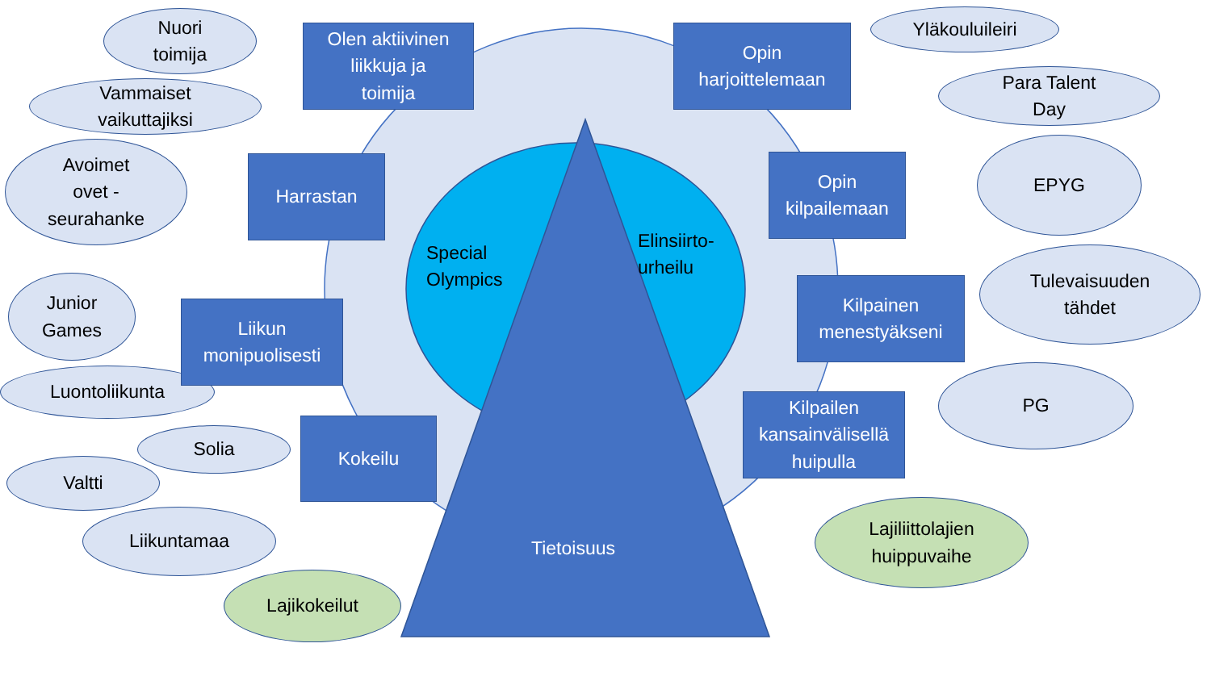Nuori
toimija
Vammaiset
vaikuttajiksi
Avoimet
ovet -
seurahanke
Junior
Games
Luontoliikunta
Solia
Valtti
Liikuntamaa
Lajikokeilut
Olen aktiivinen
liikkuja ja
toimija
Harrastan
Liikun
monipuolisesti
Kokeilu
Special
Olympics
Elinsiirto-
urheilu
Tietoisuus
Opin
harjoittelemaan
Opin
kilpailemaan
Kilpainen
menestyäkseni
Kilpailen
kansainvälisellä
huipulla
Yläkouluileiri
Para Talent
Day
EPYG
Tulevaisuuden
tähdet
PG
Lajiliittolajien
huippuvaihe